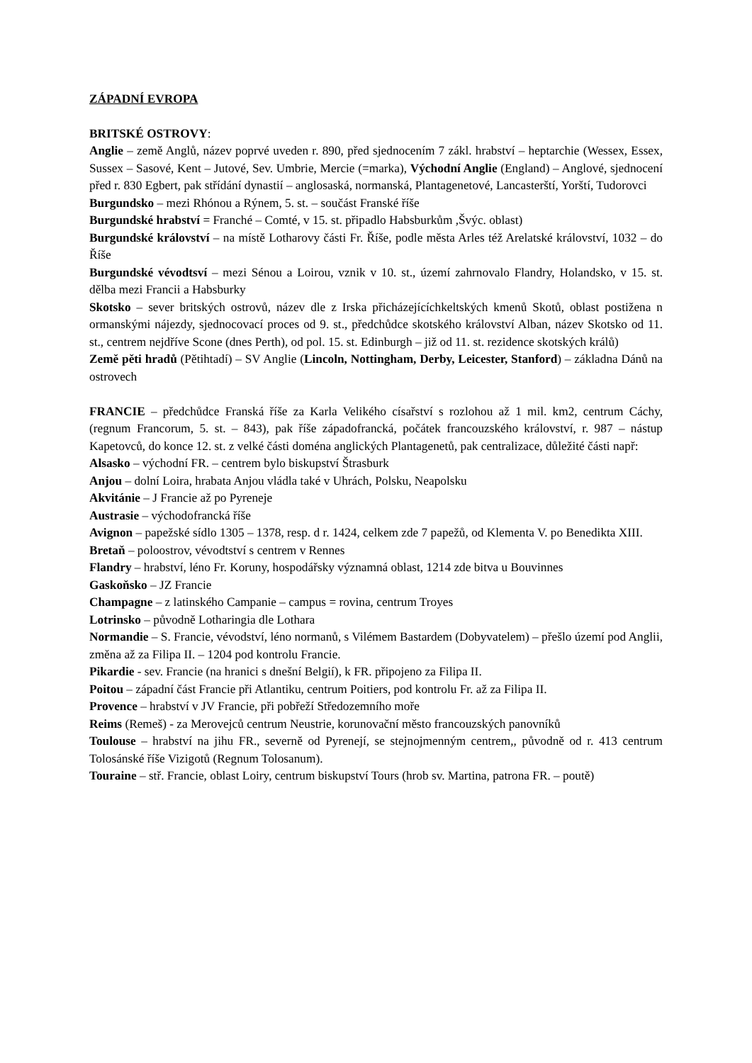ZÁPADNÍ EVROPA
BRITSKÉ OSTROVY:
Anglie – země Anglů, název poprvé uveden r. 890, před sjednocením 7 zákl. hrabství – heptarchie (Wessex, Essex, Sussex – Sasové, Kent – Jutové, Sev. Umbrie, Mercie (=marka), Východní Anglie (England) – Anglové, sjednocení před r. 830 Egbert, pak střídání dynastií – anglosaská, normanská, Plantagenetové, Lancasterští, Yorští, Tudorovci
Burgundsko – mezi Rhónou a Rýnem, 5. st. – součást Franské říše
Burgundské hrabství = Franché – Comté, v 15. st. připadlo Habsburkům ,Švýc. oblast)
Burgundské království – na místě Lotharovy části Fr. Říše, podle města Arles též Arelatské království, 1032 – do Říše
Burgundské vévodtsví – mezi Sénou a Loirou, vznik v 10. st., území zahrnovalo Flandry, Holandsko, v 15. st. dělba mezi Francii a Habsburky
Skotsko – sever britských ostrovů, název dle z Irska přicházejícíchkeltských kmenů Skotů, oblast postižena n ormanskými nájezdy, sjednocovací proces od 9. st., předchůdce skotského království Alban, název Skotsko od 11. st., centrem nejdříve Scone (dnes Perth), od pol. 15. st. Edinburgh – již od 11. st. rezidence skotských králů)
Země pěti hradů (Pětihtadí) – SV Anglie (Lincoln, Nottingham, Derby, Leicester, Stanford) – základna Dánů na ostrovech
FRANCIE – předchůdce Franská říše za Karla Velikého císařství s rozlohou až 1 mil. km2, centrum Cáchy, (regnum Francorum, 5. st. – 843), pak říše západofrancká, počátek francouzského království, r. 987 – nástup Kapetovců, do konce 12. st. z velké části doména anglických Plantagenetů, pak centralizace, důležité části např:
Alsasko – východní FR. – centrem bylo biskupství Štrasburk
Anjou – dolní Loira, hrabata Anjou vládla také v Uhrách, Polsku, Neapolsku
Akvitánie – J Francie až po Pyreneje
Austrasie – východofrancká říše
Avignon – papežské sídlo 1305 – 1378, resp. d r. 1424, celkem zde 7 papežů, od Klementa V. po Benedikta XIII.
Bretaň – poloostrov, vévodtství s centrem v Rennes
Flandry – hrabství, léno Fr. Koruny, hospodářsky významná oblast, 1214 zde bitva u Bouvinnes
Gaskoňsko – JZ Francie
Champagne – z latinského Campanie – campus = rovina, centrum Troyes
Lotrinsko – původně Lotharingia dle Lothara
Normandie – S. Francie, vévodství, léno normanů, s Vilémem Bastardem (Dobyvatelem) – přešlo území pod Anglii, změna až za Filipa II. – 1204 pod kontrolu Francie.
Pikardie - sev. Francie (na hranici s dnešní Belgií), k FR. připojeno za Filipa II.
Poitou – západní část Francie při Atlantiku, centrum Poitiers, pod kontrolu Fr. až za Filipa II.
Provence – hrabství v JV Francie, při pobřeží Středozemního moře
Reims (Remeš) - za Merovejců centrum Neustrie, korunovační město francouzských panovníků
Toulouse – hrabství na jihu FR., severně od Pyrenejí, se stejnojmenným centrem,, původně od r. 413 centrum Tolosánské říše Vizigotů (Regnum Tolosanum).
Touraine – stř. Francie, oblast Loiry, centrum biskupství Tours (hrob sv. Martina, patrona FR. – poutě)